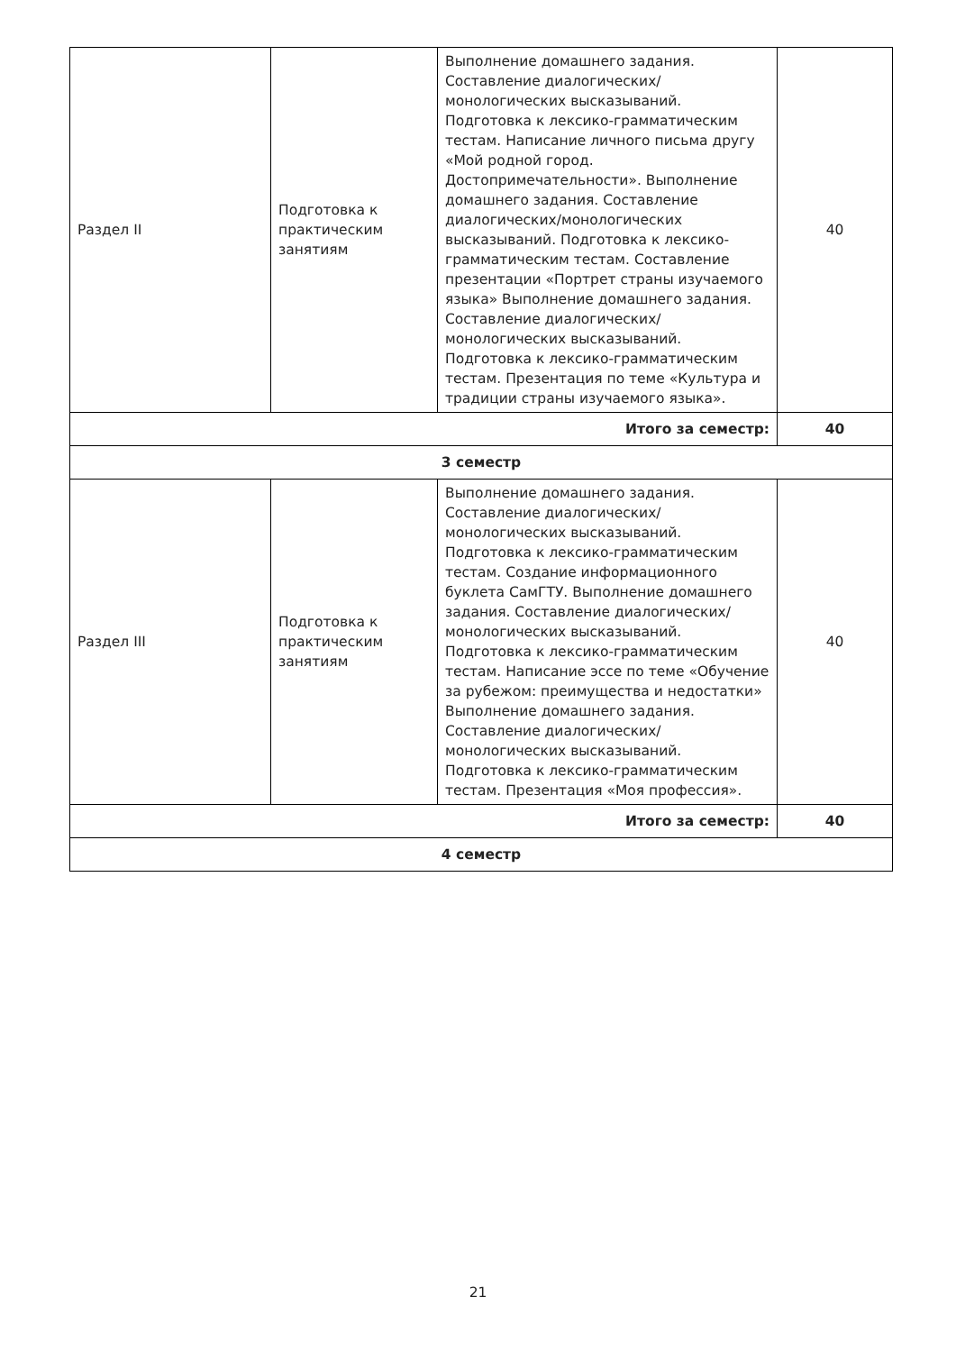| Раздел II | Подготовка к практическим занятиям | Выполнение домашнего задания. Составление диалогических/монологических высказываний. Подготовка к лексико-грамматическим тестам. Написание личного письма другу «Мой родной город. Достопримечательности». Выполнение домашнего задания. Составление диалогических/монологических высказываний. Подготовка к лексико-грамматическим тестам. Составление презентации «Портрет страны изучаемого языка» Выполнение домашнего задания. Составление диалогических/монологических высказываний. Подготовка к лексико-грамматическим тестам. Презентация по теме «Культура и традиции страны изучаемого языка». | 40 |
| Итого за семестр: | | | 40 |
| 3 семестр | | | |
| Раздел III | Подготовка к практическим занятиям | Выполнение домашнего задания. Составление диалогических/монологических высказываний. Подготовка к лексико-грамматическим тестам. Создание информационного буклета СамГТУ. Выполнение домашнего задания. Составление диалогических/монологических высказываний. Подготовка к лексико-грамматическим тестам. Написание эссе по теме «Обучение за рубежом: преимущества и недостатки» Выполнение домашнего задания. Составление диалогических/монологических высказываний. Подготовка к лексико-грамматическим тестам. Презентация «Моя профессия». | 40 |
| Итого за семестр: | | | 40 |
| 4 семестр | | | |
21